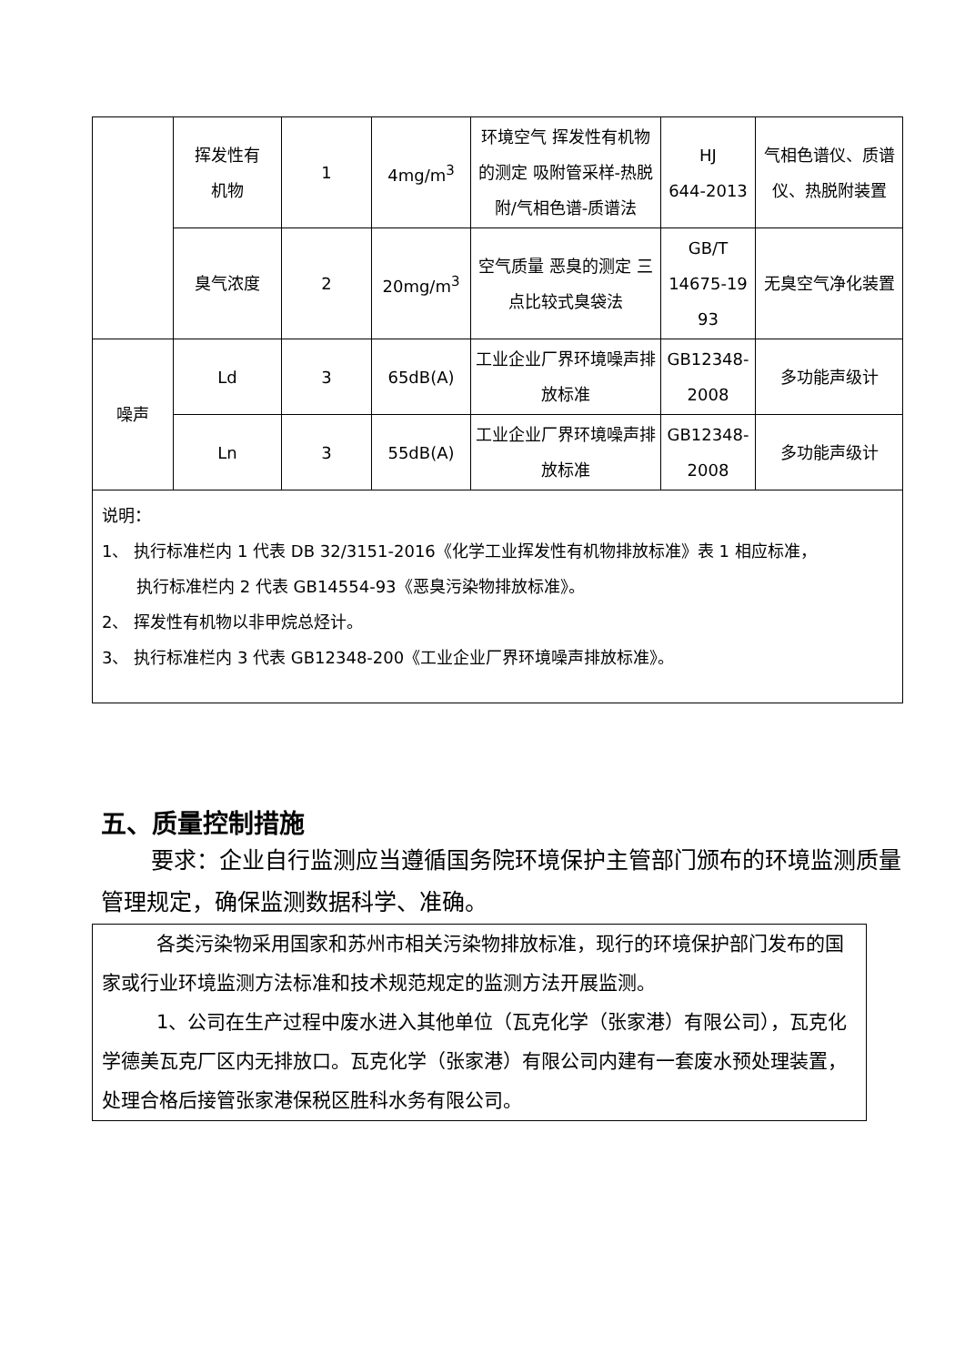| | 挥发性有 机物 | 1 | 4mg/m<sup>3</sup> | 环境空气 挥发性有机物的测定 吸附管采样-热脱附/气相色谱-质谱法 | HJ 644-2013 | 气相色谱仪、质谱仪、热脱附装置 |
| | 臭气浓度 | 2 | 20mg/m<sup>3</sup> | 空气质量 恶臭的测定 三点比较式臭袋法 | GB/T 14675-19 93 | 无臭空气净化装置 |
| 噪声 | Ld | 3 | 65dB(A) | 工业企业厂界环境噪声排放标准 | GB12348- 2008 | 多功能声级计 |
| | Ln | 3 | 55dB(A) | 工业企业厂界环境噪声排放标准 | GB12348- 2008 | 多功能声级计 |
| 说明： 1、 执行标准栏内 1 代表 DB 32/3151-2016《化学工业挥发性有机物排放标准》表 1 相应标准， 执行标准栏内 2 代表 GB14554-93《恶臭污染物排放标准》。 2、 挥发性有机物以非甲烷总烃计。 3、 执行标准栏内 3 代表 GB12348-200《工业企业厂界环境噪声排放标准》。 | | | | | | |
五、质量控制措施
要求：企业自行监测应当遵循国务院环境保护主管部门颁布的环境监测质量管理规定，确保监测数据科学、准确。
各类污染物采用国家和苏州市相关污染物排放标准，现行的环境保护部门发布的国家或行业环境监测方法标准和技术规范规定的监测方法开展监测。
1、公司在生产过程中废水进入其他单位（瓦克化学（张家港）有限公司），瓦克化学德美瓦克厂区内无排放口。瓦克化学（张家港）有限公司内建有一套废水预处理装置，处理合格后接管张家港保税区胜科水务有限公司。